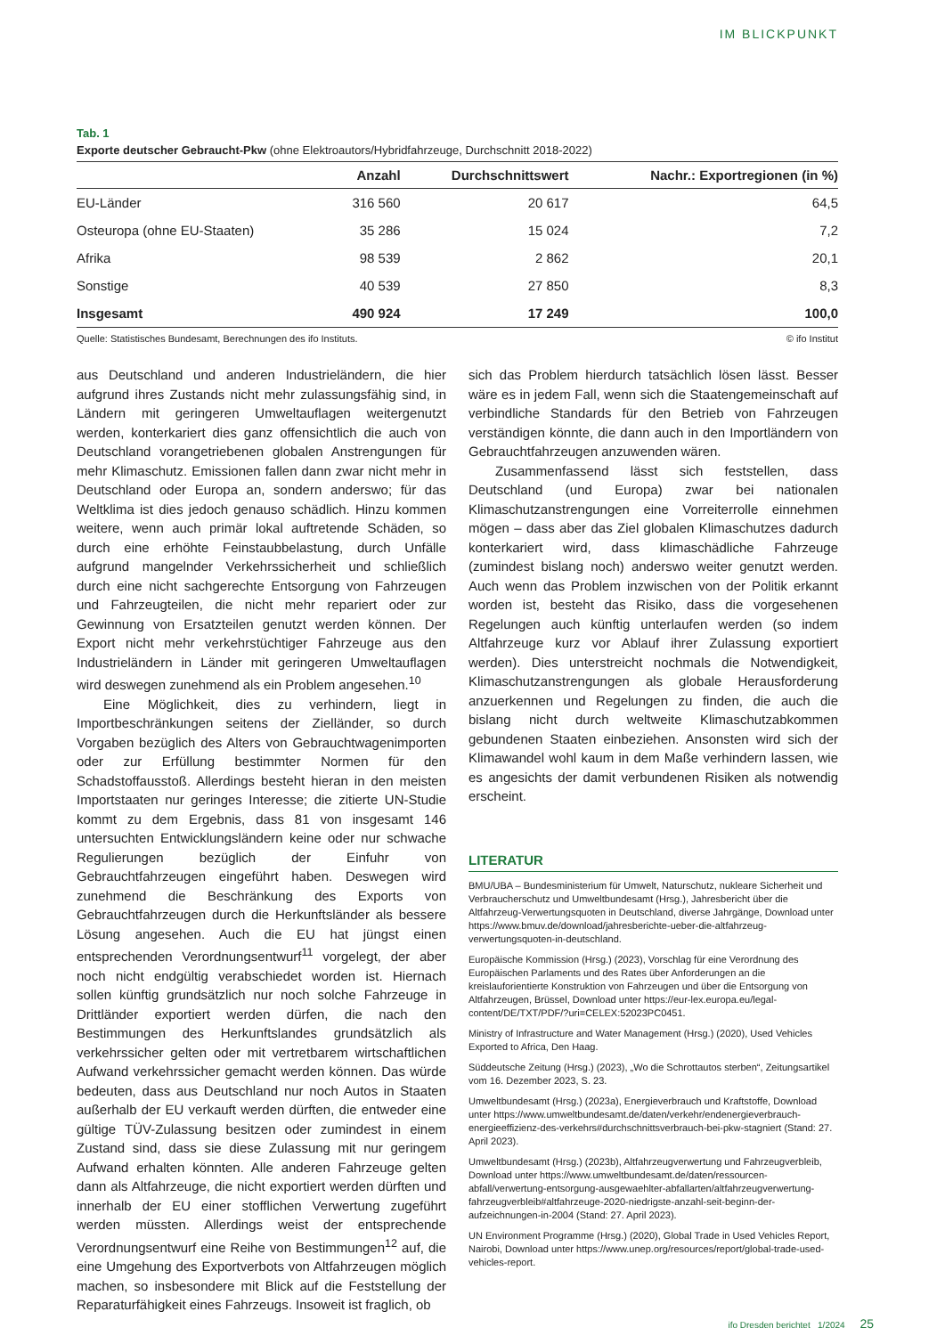IM BLICKPUNKT
Tab. 1
Exporte deutscher Gebraucht-Pkw (ohne Elektroautors/Hybridfahrzeuge, Durchschnitt 2018-2022)
| | Anzahl | Durchschnittswert | Nachr.: Exportregionen (in %) |
| --- | --- | --- | --- |
| EU-Länder | 316 560 | 20 617 | 64,5 |
| Osteuropa (ohne EU-Staaten) | 35 286 | 15 024 | 7,2 |
| Afrika | 98 539 | 2 862 | 20,1 |
| Sonstige | 40 539 | 27 850 | 8,3 |
| Insgesamt | 490 924 | 17 249 | 100,0 |
Quelle: Statistisches Bundesamt, Berechnungen des ifo Instituts. © ifo Institut
aus Deutschland und anderen Industrieländern, die hier aufgrund ihres Zustands nicht mehr zulassungsfähig sind, in Ländern mit geringeren Umweltauflagen weitergenutzt werden, konterkariert dies ganz offensichtlich die auch von Deutschland vorangetriebenen globalen Anstrengungen für mehr Klimaschutz. Emissionen fallen dann zwar nicht mehr in Deutschland oder Europa an, sondern anderswo; für das Weltklima ist dies jedoch genauso schädlich. Hinzu kommen weitere, wenn auch primär lokal auftretende Schäden, so durch eine erhöhte Feinstaubbelastung, durch Unfälle aufgrund mangelnder Verkehrssicherheit und schließlich durch eine nicht sachgerechte Entsorgung von Fahrzeugen und Fahrzeugteilen, die nicht mehr repariert oder zur Gewinnung von Ersatzteilen genutzt werden können. Der Export nicht mehr verkehrstüchtiger Fahrzeuge aus den Industrieländern in Länder mit geringeren Umweltauflagen wird deswegen zunehmend als ein Problem angesehen.<sup>10</sup>
Eine Möglichkeit, dies zu verhindern, liegt in Importbeschränkungen seitens der Zielländer, so durch Vorgaben bezüglich des Alters von Gebrauchtwagenimporten oder zur Erfüllung bestimmter Normen für den Schadstoffausstoß. Allerdings besteht hieran in den meisten Importstaaten nur geringes Interesse; die zitierte UN-Studie kommt zu dem Ergebnis, dass 81 von insgesamt 146 untersuchten Entwicklungsländern keine oder nur schwache Regulierungen bezüglich der Einfuhr von Gebrauchtfahrzeugen eingeführt haben. Deswegen wird zunehmend die Beschränkung des Exports von Gebrauchtfahrzeugen durch die Herkunftsländer als bessere Lösung angesehen. Auch die EU hat jüngst einen entsprechenden Verordnungsentwurf<sup>11</sup> vorgelegt, der aber noch nicht endgültig verabschiedet worden ist. Hiernach sollen künftig grundsätzlich nur noch solche Fahrzeuge in Drittländer exportiert werden dürfen, die nach den Bestimmungen des Herkunftslandes grundsätzlich als verkehrssicher gelten oder mit vertretbarem wirtschaftlichen Aufwand verkehrssicher gemacht werden können. Das würde bedeuten, dass aus Deutschland nur noch Autos in Staaten außerhalb der EU verkauft werden dürften, die entweder eine gültige TÜV-Zulassung besitzen oder zumindest in einem Zustand sind, dass sie diese Zulassung mit nur geringem Aufwand erhalten könnten. Alle anderen Fahrzeuge gelten dann als Altfahrzeuge, die nicht exportiert werden dürften und innerhalb der EU einer stofflichen Verwertung zugeführt werden müssten. Allerdings weist der entsprechende Verordnungsentwurf eine Reihe von Bestimmungen<sup>12</sup> auf, die eine Umgehung des Exportverbots von Altfahrzeugen möglich machen, so insbesondere mit Blick auf die Feststellung der Reparaturfähigkeit eines Fahrzeugs. Insoweit ist fraglich, ob
sich das Problem hierdurch tatsächlich lösen lässt. Besser wäre es in jedem Fall, wenn sich die Staatengemeinschaft auf verbindliche Standards für den Betrieb von Fahrzeugen verständigen könnte, die dann auch in den Importländern von Gebrauchtfahrzeugen anzuwenden wären.
Zusammenfassend lässt sich feststellen, dass Deutschland (und Europa) zwar bei nationalen Klimaschutzanstrengungen eine Vorreiterrolle einnehmen mögen – dass aber das Ziel globalen Klimaschutzes dadurch konterkariert wird, dass klimaschädliche Fahrzeuge (zumindest bislang noch) anderswo weiter genutzt werden. Auch wenn das Problem inzwischen von der Politik erkannt worden ist, besteht das Risiko, dass die vorgesehenen Regelungen auch künftig unterlaufen werden (so indem Altfahrzeuge kurz vor Ablauf ihrer Zulassung exportiert werden). Dies unterstreicht nochmals die Notwendigkeit, Klimaschutzanstrengungen als globale Herausforderung anzuerkennen und Regelungen zu finden, die auch die bislang nicht durch weltweite Klimaschutzabkommen gebundenen Staaten einbeziehen. Ansonsten wird sich der Klimawandel wohl kaum in dem Maße verhindern lassen, wie es angesichts der damit verbundenen Risiken als notwendig erscheint.
LITERATUR
BMU/UBA – Bundesministerium für Umwelt, Naturschutz, nukleare Sicherheit und Verbraucherschutz und Umweltbundesamt (Hrsg.), Jahresbericht über die Altfahrzeug-Verwertungsquoten in Deutschland, diverse Jahrgänge, Download unter https://www.bmuv.de/download/jahresberichte-ueber-die-altfahrzeug-verwertungsquoten-in-deutschland.
Europäische Kommission (Hrsg.) (2023), Vorschlag für eine Verordnung des Europäischen Parlaments und des Rates über Anforderungen an die kreislauforientierte Konstruktion von Fahrzeugen und über die Entsorgung von Altfahrzeugen, Brüssel, Download unter https://eur-lex.europa.eu/legal-content/DE/TXT/PDF/?uri=CELEX:52023PC0451.
Ministry of Infrastructure and Water Management (Hrsg.) (2020), Used Vehicles Exported to Africa, Den Haag.
Süddeutsche Zeitung (Hrsg.) (2023), „Wo die Schrottautos sterben“, Zeitungsartikel vom 16. Dezember 2023, S. 23.
Umweltbundesamt (Hrsg.) (2023a), Energieverbrauch und Kraftstoffe, Download unter https://www.umweltbundesamt.de/daten/verkehr/endenergieverbrauch-energieeffizienz-des-verkehrs#durchschnittsverbrauch-bei-pkw-stagniert (Stand: 27. April 2023).
Umweltbundesamt (Hrsg.) (2023b), Altfahrzeugverwertung und Fahrzeugverbleib, Download unter https://www.umweltbundesamt.de/daten/ressourcen-abfall/verwertung-entsorgung-ausgewaehlter-abfallarten/altfahrzeugverwertung-fahrzeugverbleib#altfahrzeuge-2020-niedrigste-anzahl-seit-beginn-der-aufzeichnungen-in-2004 (Stand: 27. April 2023).
UN Environment Programme (Hrsg.) (2020), Global Trade in Used Vehicles Report, Nairobi, Download unter https://www.unep.org/resources/report/global-trade-used-vehicles-report.
ifo Dresden berichtet 1/2024 25